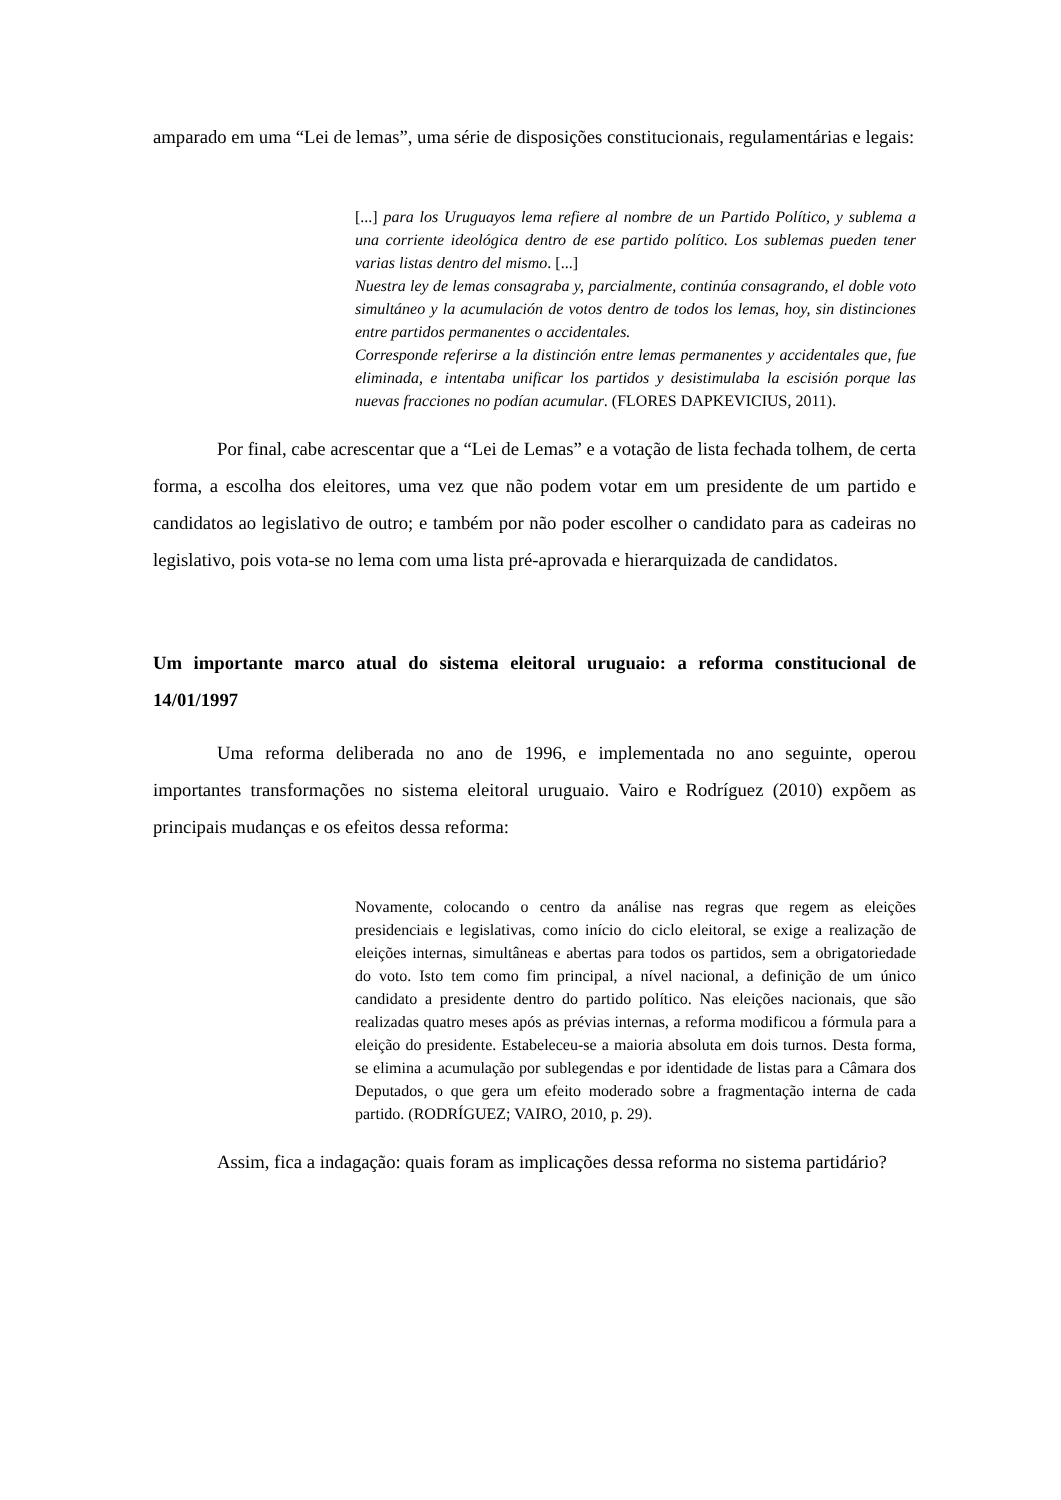amparado em uma “Lei de lemas”, uma série de disposições constitucionais, regulamentárias e legais:
[...] para los Uruguayos lema refiere al nombre de un Partido Político, y sublema a una corriente ideológica dentro de ese partido político. Los sublemas pueden tener varias listas dentro del mismo. [...]
Nuestra ley de lemas consagraba y, parcialmente, continúa consagrando, el doble voto simultáneo y la acumulación de votos dentro de todos los lemas, hoy, sin distinciones entre partidos permanentes o accidentales.
Corresponde referirse a la distinción entre lemas permanentes y accidentales que, fue eliminada, e intentaba unificar los partidos y desistimulaba la escisión porque las nuevas fracciones no podían acumular. (FLORES DAPKEVICIUS, 2011).
Por final, cabe acrescentar que a “Lei de Lemas” e a votação de lista fechada tolhem, de certa forma, a escolha dos eleitores, uma vez que não podem votar em um presidente de um partido e candidatos ao legislativo de outro; e também por não poder escolher o candidato para as cadeiras no legislativo, pois vota-se no lema com uma lista pré-aprovada e hierarquizada de candidatos.
Um importante marco atual do sistema eleitoral uruguaio: a reforma constitucional de 14/01/1997
Uma reforma deliberada no ano de 1996, e implementada no ano seguinte, operou importantes transformações no sistema eleitoral uruguaio. Vairo e Rodríguez (2010) expõem as principais mudanças e os efeitos dessa reforma:
Novamente, colocando o centro da análise nas regras que regem as eleições presidenciais e legislativas, como início do ciclo eleitoral, se exige a realização de eleições internas, simultâneas e abertas para todos os partidos, sem a obrigatoriedade do voto. Isto tem como fim principal, a nível nacional, a definição de um único candidato a presidente dentro do partido político. Nas eleições nacionais, que são realizadas quatro meses após as prévias internas, a reforma modificou a fórmula para a eleição do presidente. Estabeleceu-se a maioria absoluta em dois turnos. Desta forma, se elimina a acumulação por sublegendas e por identidade de listas para a Câmara dos Deputados, o que gera um efeito moderado sobre a fragmentação interna de cada partido. (RODRÍGUEZ; VAIRO, 2010, p. 29).
Assim, fica a indagação: quais foram as implicações dessa reforma no sistema partidário?